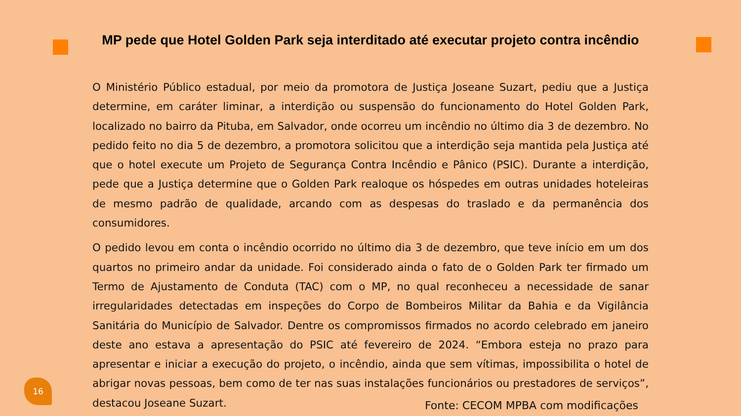MP pede que Hotel Golden Park seja interditado até executar projeto contra incêndio
O Ministério Público estadual, por meio da promotora de Justiça Joseane Suzart, pediu que a Justiça determine, em caráter liminar, a interdição ou suspensão do funcionamento do Hotel Golden Park, localizado no bairro da Pituba, em Salvador, onde ocorreu um incêndio no último dia 3 de dezembro. No pedido feito no dia 5 de dezembro, a promotora solicitou que a interdição seja mantida pela Justiça até que o hotel execute um Projeto de Segurança Contra Incêndio e Pânico (PSIC). Durante a interdição, pede que a Justiça determine que o Golden Park realoque os hóspedes em outras unidades hoteleiras de mesmo padrão de qualidade, arcando com as despesas do traslado e da permanência dos consumidores.
O pedido levou em conta o incêndio ocorrido no último dia 3 de dezembro, que teve início em um dos quartos no primeiro andar da unidade. Foi considerado ainda o fato de o Golden Park ter firmado um Termo de Ajustamento de Conduta (TAC) com o MP, no qual reconheceu a necessidade de sanar irregularidades detectadas em inspeções do Corpo de Bombeiros Militar da Bahia e da Vigilância Sanitária do Município de Salvador. Dentre os compromissos firmados no acordo celebrado em janeiro deste ano estava a apresentação do PSIC até fevereiro de 2024. “Embora esteja no prazo para apresentar e iniciar a execução do projeto, o incêndio, ainda que sem vítimas, impossibilita o hotel de abrigar novas pessoas, bem como de ter nas suas instalações funcionários ou prestadores de serviços”, destacou Joseane Suzart.
16
Fonte: CECOM MPBA com modificações